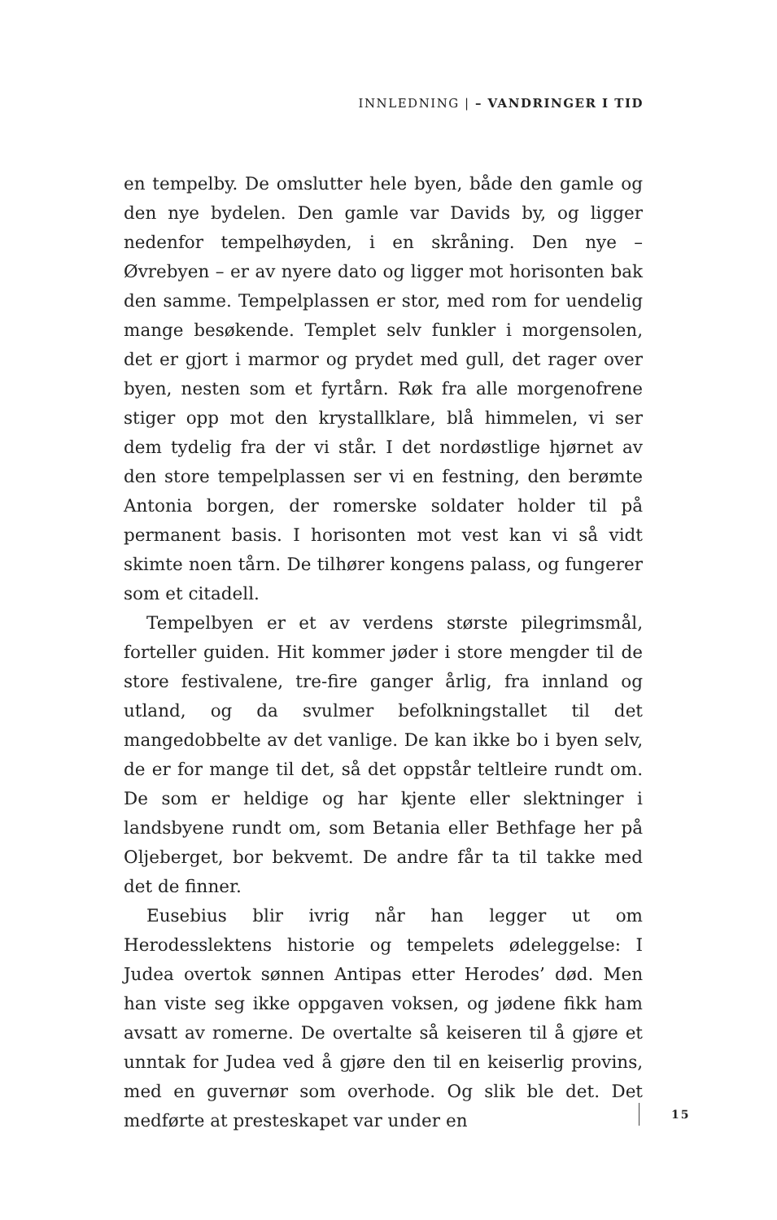INNLEDNING | – VANDRINGER I TID
en tempelby. De omslutter hele byen, både den gamle og den nye bydelen. Den gamle var Davids by, og ligger nedenfor tempelhøyden, i en skråning. Den nye – Øvrebyen – er av nyere dato og ligger mot horisonten bak den samme. Tempelplassen er stor, med rom for uendelig mange besøkende. Templet selv funkler i morgensolen, det er gjort i marmor og prydet med gull, det rager over byen, nesten som et fyrtårn. Røk fra alle morgenofrene stiger opp mot den krystallklare, blå himmelen, vi ser dem tydelig fra der vi står. I det nordøstlige hjørnet av den store tempelplassen ser vi en festning, den berømte Antonia borgen, der romerske soldater holder til på permanent basis. I horisonten mot vest kan vi så vidt skimte noen tårn. De tilhører kongens palass, og fungerer som et citadell.
Tempelbyen er et av verdens største pilegrimsmål, forteller guiden. Hit kommer jøder i store mengder til de store festivalene, tre-fire ganger årlig, fra innland og utland, og da svulmer befolkningstallet til det mangedobbelte av det vanlige. De kan ikke bo i byen selv, de er for mange til det, så det oppstår teltleire rundt om. De som er heldige og har kjente eller slektninger i landsbyene rundt om, som Betania eller Bethfage her på Oljeberget, bor bekvemt. De andre får ta til takke med det de finner.
Eusebius blir ivrig når han legger ut om Herodesslektens historie og tempelets ødeleggelse: I Judea overtok sønnen Antipas etter Herodes’ død. Men han viste seg ikke oppgaven voksen, og jødene fikk ham avsatt av romerne. De overtalte så keiseren til å gjøre et unntak for Judea ved å gjøre den til en keiserlig provins, med en guvernør som overhode. Og slik ble det. Det medførte at presteskapet var under en
15